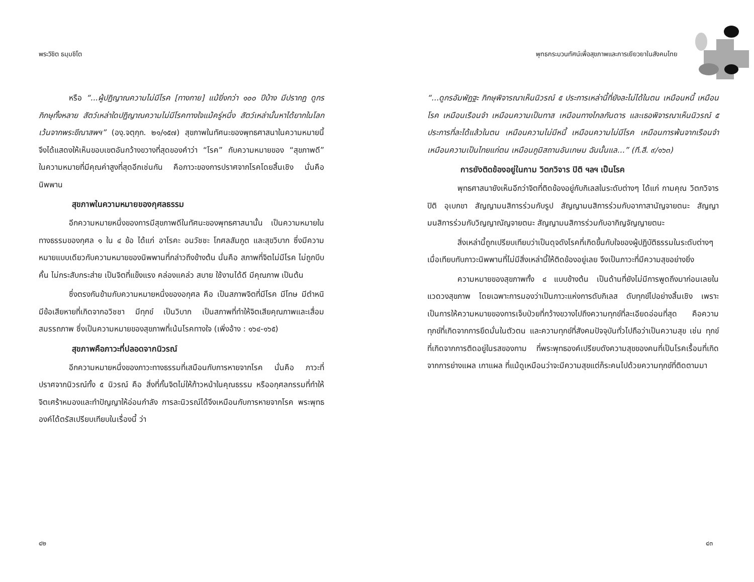พระวิชิต ธมฺมชิโต
หรือ “...ผู้ปฏิญาณความไม่มีโรค [ทางกาย] แม้ยิ่งกว่า ๑๐๐ ปีบ้าง มีปรากฏ ดูกรภิกษุทั้งหลาย สัตว์เหล่าใดปฏิญาณความไม่มีโรคทางใจแม้ครู่หนึ่ง สัตว์เหล่านั้นหาได้ยากในโลก เว้นจากพระขีณาสพฯ” (องฺ.จตุกฺก. ๒๑/๑๕๗) สุขภาพในทัศนะของพุทธศาสนาในความหมายนี้ จึงได้แสดงให้เห็นขอบเขตอันกว้างขวางที่สุดของคำว่า “โรค” กับความหมายของ “สุขภาพดี” ในความหมายที่มีคุณค่าสูงที่สุดอีกเช่นกัน คือภาวะของการปราศจากโรคโดยสิ้นเชิง นั่นคือ นิพพาน
สุขภาพในความหมายของกุศลธรรม
อีกความหมายหนึ่งของการมีสุขภาพดีในทัศนะของพุทธศาสนานั้น เป็นความหมายในทางธรรมของกุศล ๑ ใน ๔ ข้อ ได้แก่ อาโรคะ อนวัชชะ โกศลสัมภูต และสุขวิบาก ซึ่งมีความหมายแบบเดียวกับความหมายของนิพพานที่กล่าวถึงข้างต้น นั่นคือ สภาพที่จิตไม่มีโรค ไม่ถูกบีบคั้น ไม่กระสับกระส่าย เป็นจิตที่แข็งแรง คล่องแคล่ว สบาย ใช้งานได้ดี มีคุณภาพ เป็นต้น
ซึ่งตรงกันข้ามกับความหมายหนึ่งของอกุศล คือ เป็นสภาพจิตที่มีโรค มีโทษ มีตำหนิ มีข้อเสียหายที่เกิดจากอวิชชา มีทุกข์ เป็นวิบาก เป็นสภาพที่ทำให้จิตเสียคุณภาพและเสื่อมสมรรถภาพ ซึ่งเป็นความหมายของสุขภาพที่เน้นโรคทางใจ (เพิ่งอ้าง : ๑๖๔-๑๖๕)
สุขภาพคือภาวะที่ปลอดจากนิวรณ์
อีกความหมายหนึ่งของภาวะทางธรรมที่เสมือนกับการหายจากโรค นั่นคือ ภาวะที่ปราศจากนิวรณ์ทั้ง ๕ นิวรณ์ คือ สิ่งที่กั้นจิตไม่ให้ก้าวหน้าในคุณธรรม หรืออกุศลกรรมที่ทำให้จิตเศร้าหมองและทำปัญญาให้อ่อนกำลัง การละนิวรณ์ได้จึงเหมือนกับการหายจากโรค พระพุทธองค์ได้ตรัสเปรียบเทียบในเรื่องนี้ ว่า
๔๒
พุทธกระบวนทัศน์เพื่อสุขภาพและการเยียวยาในสังคมไทย
“...ดูกรอัมพัฏฐะ ภิกษุพิจารณาเห็นนิวรณ์ ๕ ประการเหล่านี้ที่ยังละไม่ได้ในตน เหมือนหนี้ เหมือนโรค เหมือนเรือนจำ เหมือนความเป็นทาส เหมือนทางไกลกันดาร และเธอพิจารณาเห็นนิวรณ์ ๕ ประการที่ละได้แล้วในตน เหมือนความไม่มีหนี้ เหมือนความไม่มีโรค เหมือนการพ้นจากเรือนจำ เหมือนความเป็นไทยแก่ตน เหมือนภูมิสถานอันเกษม ฉันนั้นแล...” (ที.สี. ๙/๑๖๓)
การยังติดข้องอยู่ในกาม วิตกวิจาร ปิติ ฯลฯ เป็นโรค
พุทธศาสนายังเห็นอีกว่าจิตที่ติดข้องอยู่กับกิเลสในระดับต่างๆ ได้แก่ กามคุณ วิตกวิจาร ปิติ อุเบกขา สัญญามนสิการร่วมกับรูป สัญญามนสิการร่วมกับอากาสานัญจายตนะ สัญญามนสิการร่วมกับวิญญาณัญจายตนะ สัญญามนสิการร่วมกับอากิญจัญญายตนะ
สิ่งเหล่านี้ถูกเปรียบเทียบว่าเป็นดุจดังโรคที่เกิดขึ้นกับใจของผู้ปฏิบัติธรรมในระดับต่างๆ เมื่อเทียบกับภาวะนิพพานที่ไม่มีสิ่งเหล่านี้ให้ติดข้องอยู่เลย จึงเป็นภาวะที่มีความสุขอย่างยิ่ง
ความหมายของสุขภาพทั้ง ๔ แบบข้างต้น เป็นด้านที่ยังไม่มีการพูดถึงมาก่อนเลยในแวดวงสุขภาพ โดยเฉพาะการมองว่าเป็นภาวะแห่งการดับกิเลส ดับทุกข์ไปอย่างสิ้นเชิง เพราะเป็นการให้ความหมายของการเจ็บป่วยที่กว้างขวางไปถึงความทุกข์ที่ละเอียดอ่อนที่สุด คือความทุกข์ที่เกิดจากการยึดมั่นในตัวตน และความทุกข์ที่สังคมปัจจุบันทั่วไปถือว่าเป็นความสุข เช่น ทุกข์ที่เกิดจากการติดอยู่ในรสของกาม ที่พระพุทธองค์เปรียบดังความสุขของคนที่เป็นโรคเรื้อนที่เกิดจากการย่างแผล เกาแผล ที่แม้ดูเหมือนว่าจะมีความสุขแต่ก็ระคนไปด้วยความทุกข์ที่ติดตามมา
๔๓